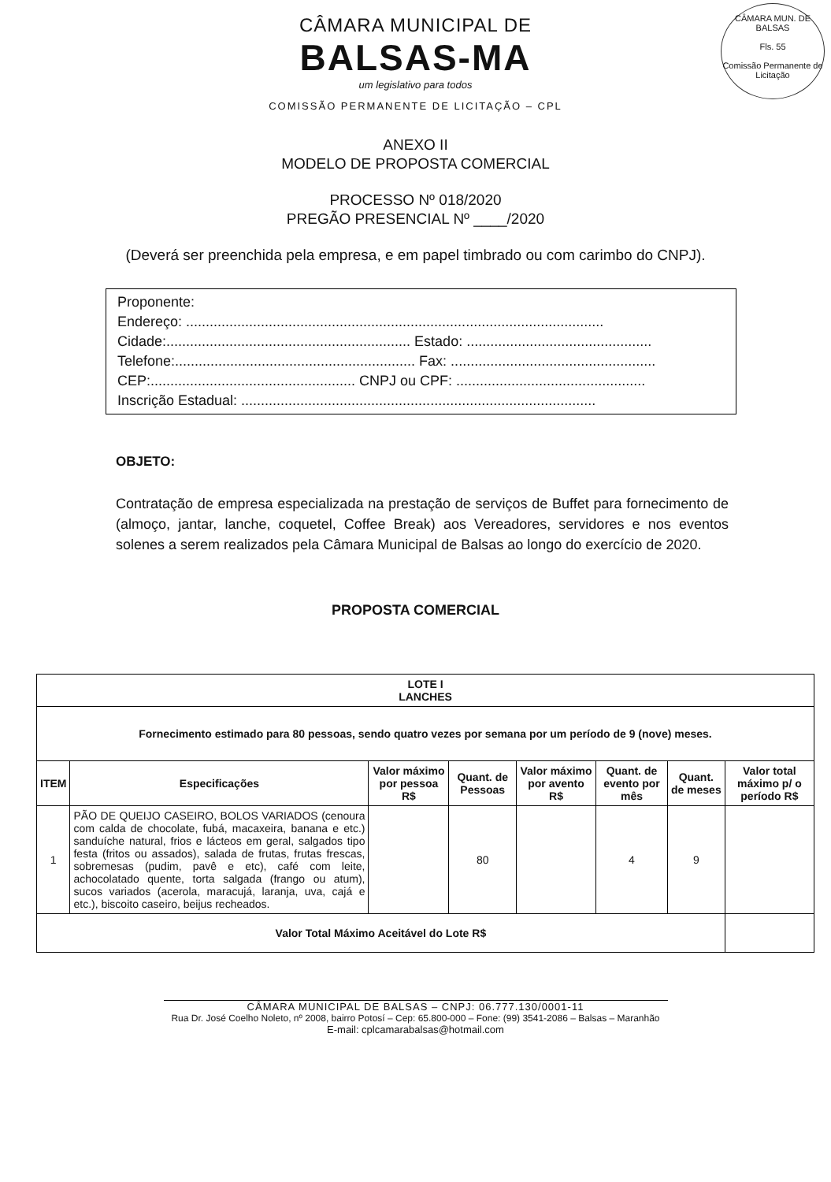CÂMARA MUN. DE BALSAS
Fls. 55
Comissão Permanente de Licitação
CÂMARA MUNICIPAL DE
BALSAS-MA
um legislativo para todos
COMISSÃO PERMANENTE DE LICITAÇÃO – CPL
ANEXO II
MODELO DE PROPOSTA COMERCIAL
PROCESSO Nº 018/2020
PREGÃO PRESENCIAL Nº ____/2020
(Deverá ser preenchida pela empresa, e em papel timbrado ou com carimbo do CNPJ).
Proponente:
Endereço: ..........................................................................................................
Cidade:.............................................................. Estado: ...............................................
Telefone:............................................................. Fax: ....................................................
CEP:.................................................... CNPJ ou CPF: ................................................
Inscrição Estadual: ..........................................................................................
OBJETO:
Contratação de empresa especializada na prestação de serviços de Buffet para fornecimento de (almoço, jantar, lanche, coquetel, Coffee Break) aos Vereadores, servidores e nos eventos solenes a serem realizados pela Câmara Municipal de Balsas ao longo do exercício de 2020.
PROPOSTA COMERCIAL
| LOTE I LANCHES | | | | | | | |
| --- | --- | --- | --- | --- | --- | --- | --- |
| Fornecimento estimado para 80 pessoas, sendo quatro vezes por semana por um período de 9 (nove) meses. | | | | | | | |
| ITEM | Especificações | Valor máximo por pessoa R$ | Quant. de Pessoas | Valor máximo por avento R$ | Quant. de evento por mês | Quant. de meses | Valor total máximo p/ o período R$ |
| 1 | PÃO DE QUEIJO CASEIRO, BOLOS VARIADOS (cenoura com calda de chocolate, fubá, macaxeira, banana e etc.) sanduíche natural, frios e lácteos em geral, salgados tipo festa (fritos ou assados), salada de frutas, frutas frescas, sobremesas (pudim, pavê e etc), café com leite, achocolatado quente, torta salgada (frango ou atum), sucos variados (acerola, maracujá, laranja, uva, cajá e etc.), biscoito caseiro, beijus recheados. | | 80 | | 4 | 9 | |
| Valor Total Máximo Aceitável do Lote R$ | | | | | | | |
CÂMARA MUNICIPAL DE BALSAS – CNPJ: 06.777.130/0001-11
Rua Dr. José Coelho Noleto, nº 2008, bairro Potosí – Cep: 65.800-000 – Fone: (99) 3541-2086 – Balsas – Maranhão
E-mail: cplcamarabalsas@hotmail.com